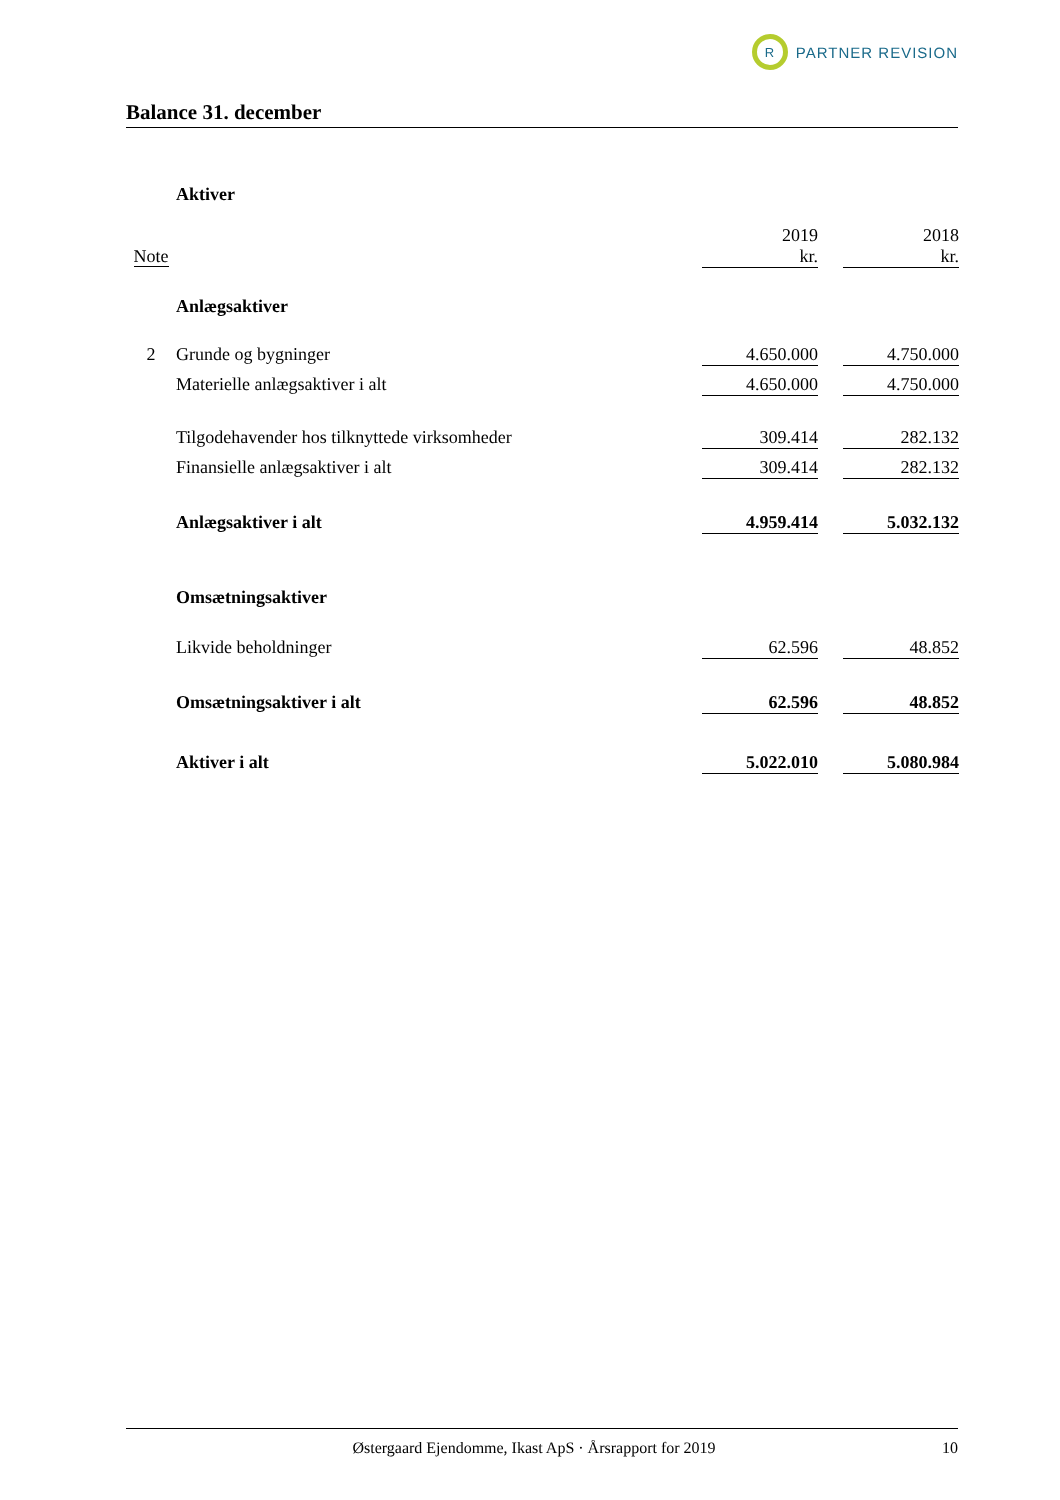R
PARTNER REVISION
Balance 31. december
| | Aktiver | | | |
| Note | | 2019 kr. | | 2018 kr. |
| | Anlægsaktiver | | | |
| 2 | Grunde og bygninger | 4.650.000 | | 4.750.000 |
| | Materielle anlægsaktiver i alt | 4.650.000 | | 4.750.000 |
| | Tilgodehavender hos tilknyttede virksomheder | 309.414 | | 282.132 |
| | Finansielle anlægsaktiver i alt | 309.414 | | 282.132 |
| | Anlægsaktiver i alt | 4.959.414 | | 5.032.132 |
| | Omsætningsaktiver | | | |
| | Likvide beholdninger | 62.596 | | 48.852 |
| | Omsætningsaktiver i alt | 62.596 | | 48.852 |
| | Aktiver i alt | 5.022.010 | | 5.080.984 |
Østergaard Ejendomme, Ikast ApS · Årsrapport for 2019 10